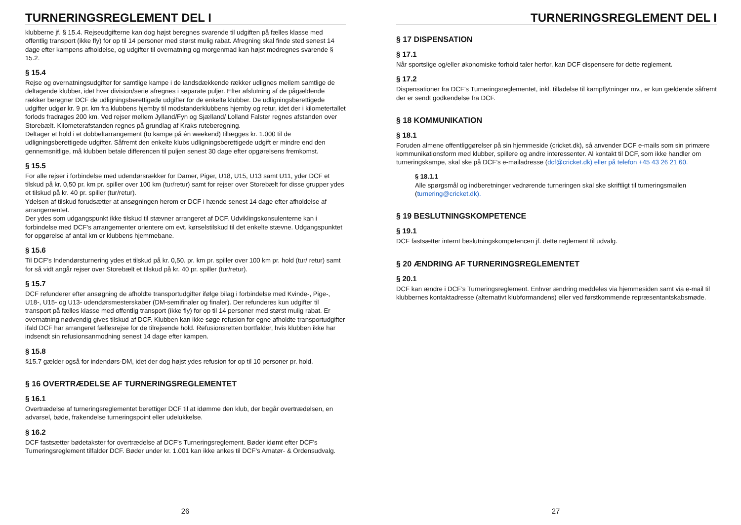TURNERINGSREGLEMENT DEL I
klubberne jf. § 15.4. Rejseudgifterne kan dog højst beregnes svarende til udgiften på fælles klasse med offentlig transport (ikke fly) for op til 14 personer med størst mulig rabat. Afregning skal finde sted senest 14 dage efter kampens afholdelse, og udgifter til overnatning og morgenmad kan højst medregnes svarende § 15.2.
§ 15.4
Rejse og overnatningsudgifter for samtlige kampe i de landsdækkende rækker udlignes mellem samtlige de deltagende klubber, idet hver division/serie afregnes i separate puljer. Efter afslutning af de pågældende rækker beregner DCF de udligningsberettigede udgifter for de enkelte klubber. De udligningsberettigede udgifter udgør kr. 9 pr. km fra klubbens hjemby til modstanderklubbens hjemby og retur, idet der i kilometertallet forlods fradrages 200 km. Ved rejser mellem Jylland/Fyn og Sjælland/ Lolland Falster regnes afstanden over Storebælt. Kilometerafstanden regnes på grundlag af Kraks ruteberegning.
Deltager et hold i et dobbeltarrangement (to kampe på én weekend) tillægges kr. 1.000 til de udligningsberettigede udgifter. Såfremt den enkelte klubs udligningsberettigede udgift er mindre end den gennemsnitlige, må klubben betale differencen til puljen senest 30 dage efter opgørelsens fremkomst.
§ 15.5
For alle rejser i forbindelse med udendørsrækker for Damer, Piger, U18, U15, U13 samt U11, yder DCF et tilskud på kr. 0,50 pr. km pr. spiller over 100 km (tur/retur) samt for rejser over Storebælt for disse grupper ydes et tilskud på kr. 40 pr. spiller (tur/retur).
Ydelsen af tilskud forudsætter at ansøgningen herom er DCF i hænde senest 14 dage efter afholdelse af arrangementet.
Der ydes som udgangspunkt ikke tilskud til stævner arrangeret af DCF. Udviklingskonsulenterne kan i forbindelse med DCF’s arrangementer orientere om evt. kørselstilskud til det enkelte stævne. Udgangspunktet for opgørelse af antal km er klubbens hjemmebane.
§ 15.6
Til DCF’s Indendørsturnering ydes et tilskud på kr. 0,50. pr. km pr. spiller over 100 km pr. hold (tur/ retur) samt for så vidt angår rejser over Storebælt et tilskud på kr. 40 pr. spiller (tur/retur).
§ 15.7
DCF refunderer efter ansøgning de afholdte transportudgifter ifølge bilag i forbindelse med Kvinde-, Pige-, U18-, U15- og U13- udendørsmesterskaber (DM-semifinaler og finaler). Der refunderes kun udgifter til transport på fælles klasse med offentlig transport (ikke fly) for op til 14 personer med størst mulig rabat. Er overnatning nødvendig gives tilskud af DCF. Klubben kan ikke søge refusion for egne afholdte transportudgifter ifald DCF har arrangeret fællesrejse for de tilrejsende hold. Refusionsretten bortfalder, hvis klubben ikke har indsendt sin refusionsanmodning senest 14 dage efter kampen.
§ 15.8
§15.7 gælder også for indendørs-DM, idet der dog højst ydes refusion for op til 10 personer pr. hold.
§ 16 OVERTRÆDELSE AF TURNERINGSREGLEMENTET
§ 16.1
Overtrædelse af turneringsreglementet berettiger DCF til at idømme den klub, der begår overtrædelsen, en advarsel, bøde, frakendelse turneringspoint eller udelukkelse.
§ 16.2
DCF fastsætter bødetakster for overtrædelse af DCF’s Turneringsreglement. Bøder idømt efter DCF’s Turneringsreglement tilfalder DCF. Bøder under kr. 1.001 kan ikke ankes til DCF’s Amatør- & Ordensudvalg.
26
TURNERINGSREGLEMENT DEL I
§ 17 DISPENSATION
§ 17.1
Når sportslige og/eller økonomiske forhold taler herfor, kan DCF dispensere for dette reglement.
§ 17.2
Dispensationer fra DCF’s Turneringsreglementet, inkl. tilladelse til kampflytninger mv., er kun gældende såfremt der er sendt godkendelse fra DCF.
§ 18 KOMMUNIKATION
§ 18.1
Foruden almene offentliggørelser på sin hjemmeside (cricket.dk), så anvender DCF e-mails som sin primære kommunikationsform med klubber, spillere og andre interessenter. Al kontakt til DCF, som ikke handler om turneringskampe, skal ske på DCF’s e-mailadresse (dcf@cricket.dk) eller på telefon +45 43 26 21 60.
§ 18.1.1
Alle spørgsmål og indberetninger vedrørende turneringen skal ske skriftligt til turneringsmailen (turnering@cricket.dk).
§ 19 BESLUTNINGSKOMPETENCE
§ 19.1
DCF fastsætter internt beslutningskompetencen jf. dette reglement til udvalg.
§ 20 ÆNDRING AF TURNERINGSREGLEMENTET
§ 20.1
DCF kan ændre i DCF’s Turneringsreglement. Enhver ændring meddeles via hjemmesiden samt via e-mail til klubbernes kontaktadresse (alternativt klubformandens) eller ved førstkommende repræsentantskabsmøde.
27